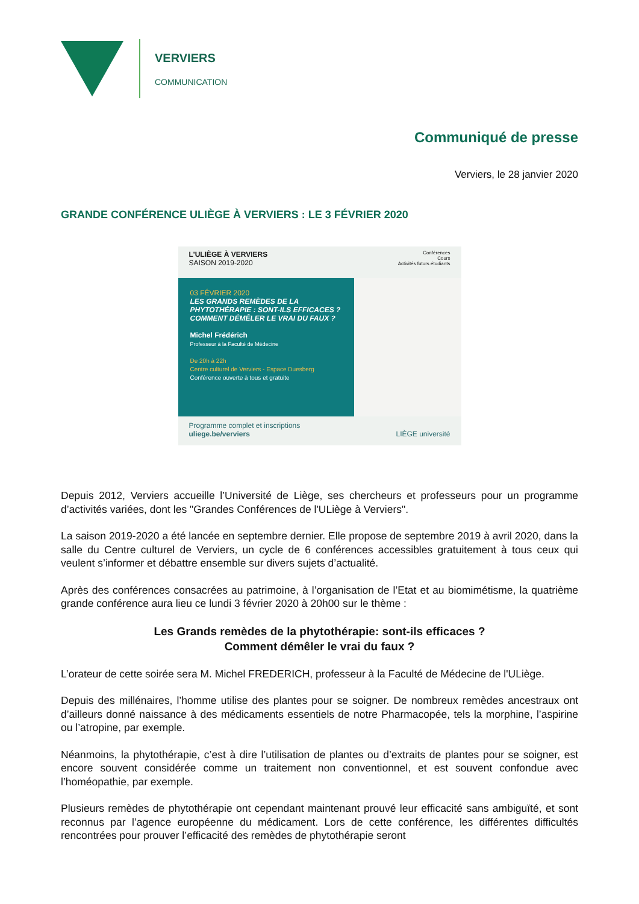VERVIERS
COMMUNICATION
Communiqué de presse
Verviers, le 28 janvier 2020
GRANDE CONFÉRENCE ULIÈGE À VERVIERS : LE 3 FÉVRIER 2020
L'ULIÈGE À VERVIERS
SAISON 2019-2020
Conférences
Cours
Activités futurs étudiants
03 FÉVRIER 2020
LES GRANDS REMÈDES DE LA PHYTOTHÉRAPIE : SONT-ILS EFFICACES ? COMMENT DÉMÊLER LE VRAI DU FAUX ?
Michel Frédérich
Professeur à la Faculté de Médecine
De 20h à 22h
Centre culturel de Verviers - Espace Duesberg
Conférence ouverte à tous et gratuite
Programme complet et inscriptions
uliege.be/verviers LIÈGE université
Depuis 2012, Verviers accueille l’Université de Liège, ses chercheurs et professeurs pour un programme d’activités variées, dont les "Grandes Conférences de l'ULiège à Verviers".
La saison 2019-2020 a été lancée en septembre dernier. Elle propose de septembre 2019 à avril 2020, dans la salle du Centre culturel de Verviers, un cycle de 6 conférences accessibles gratuitement à tous ceux qui veulent s’informer et débattre ensemble sur divers sujets d’actualité.
Après des conférences consacrées au patrimoine, à l’organisation de l’Etat et au biomimétisme, la quatrième grande conférence aura lieu ce lundi 3 février 2020 à 20h00 sur le thème :
Les Grands remèdes de la phytothérapie: sont-ils efficaces ?
Comment démêler le vrai du faux ?
L’orateur de cette soirée sera M. Michel FREDERICH, professeur à la Faculté de Médecine de l'ULiège.
Depuis des millénaires, l’homme utilise des plantes pour se soigner. De nombreux remèdes ancestraux ont d’ailleurs donné naissance à des médicaments essentiels de notre Pharmacopée, tels la morphine, l’aspirine ou l’atropine, par exemple.
Néanmoins, la phytothérapie, c’est à dire l’utilisation de plantes ou d’extraits de plantes pour se soigner, est encore souvent considérée comme un traitement non conventionnel, et est souvent confondue avec l’homéopathie, par exemple.
Plusieurs remèdes de phytothérapie ont cependant maintenant prouvé leur efficacité sans ambiguïté, et sont reconnus par l’agence européenne du médicament. Lors de cette conférence, les différentes difficultés rencontrées pour prouver l’efficacité des remèdes de phytothérapie seront